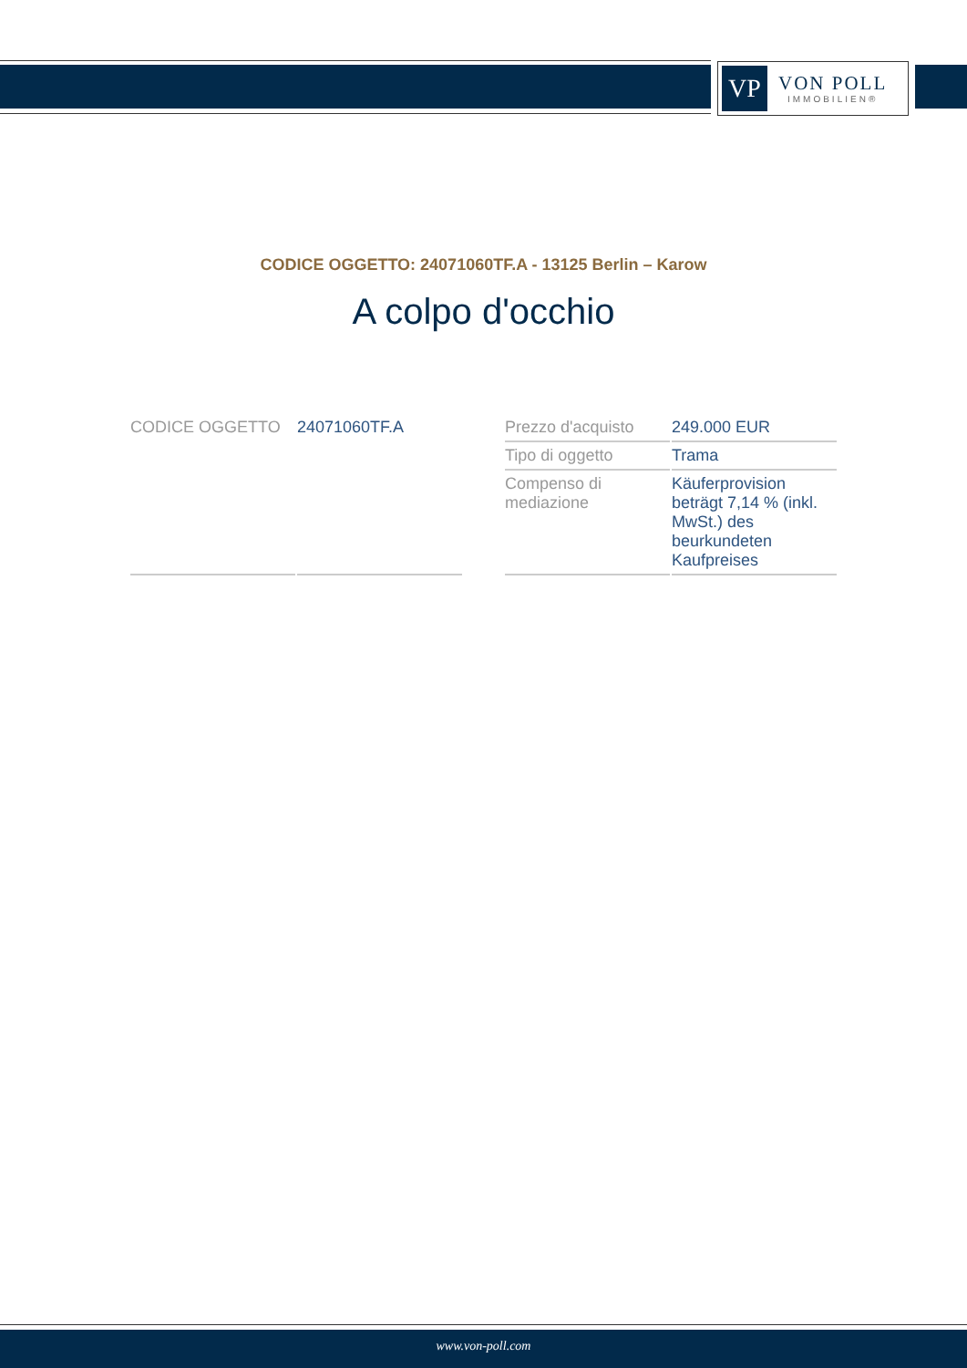VP
VON POLL
IMMOBILIEN®
CODICE OGGETTO: 24071060TF.A - 13125 Berlin – Karow
A colpo d'occhio
| CODICE OGGETTO | 24071060TF.A |
| Prezzo d'acquisto | 249.000 EUR |
| Tipo di oggetto | Trama |
| Compenso di mediazione | Käuferprovision beträgt 7,14 % (inkl. MwSt.) des beurkundeten Kaufpreises |
www.von-poll.com